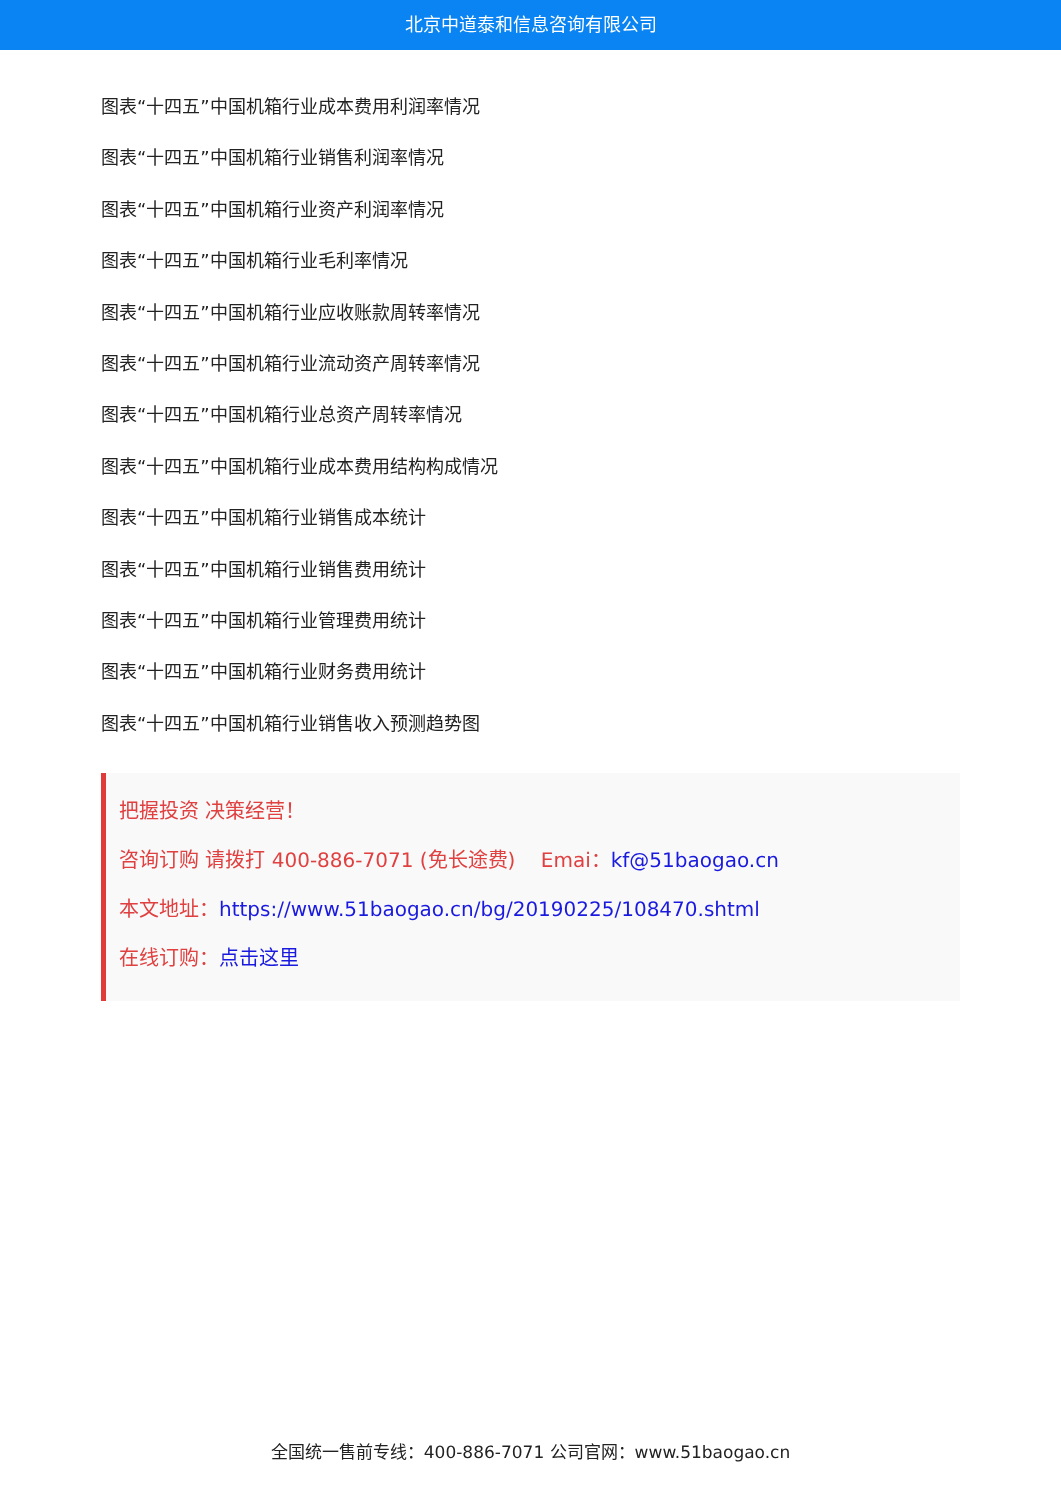北京中道泰和信息咨询有限公司
图表“十四五”中国机箱行业成本费用利润率情况
图表“十四五”中国机箱行业销售利润率情况
图表“十四五”中国机箱行业资产利润率情况
图表“十四五”中国机箱行业毛利率情况
图表“十四五”中国机箱行业应收账款周转率情况
图表“十四五”中国机箱行业流动资产周转率情况
图表“十四五”中国机箱行业总资产周转率情况
图表“十四五”中国机箱行业成本费用结构构成情况
图表“十四五”中国机箱行业销售成本统计
图表“十四五”中国机箱行业销售费用统计
图表“十四五”中国机箱行业管理费用统计
图表“十四五”中国机箱行业财务费用统计
图表“十四五”中国机箱行业销售收入预测趋势图
把握投资 决策经营！
咨询订购 请拨打 400-886-7071 (免长途费) Emai：kf@51baogao.cn
本文地址：https://www.51baogao.cn/bg/20190225/108470.shtml
在线订购：点击这里
全国统一售前专线：400-886-7071 公司官网：www.51baogao.cn